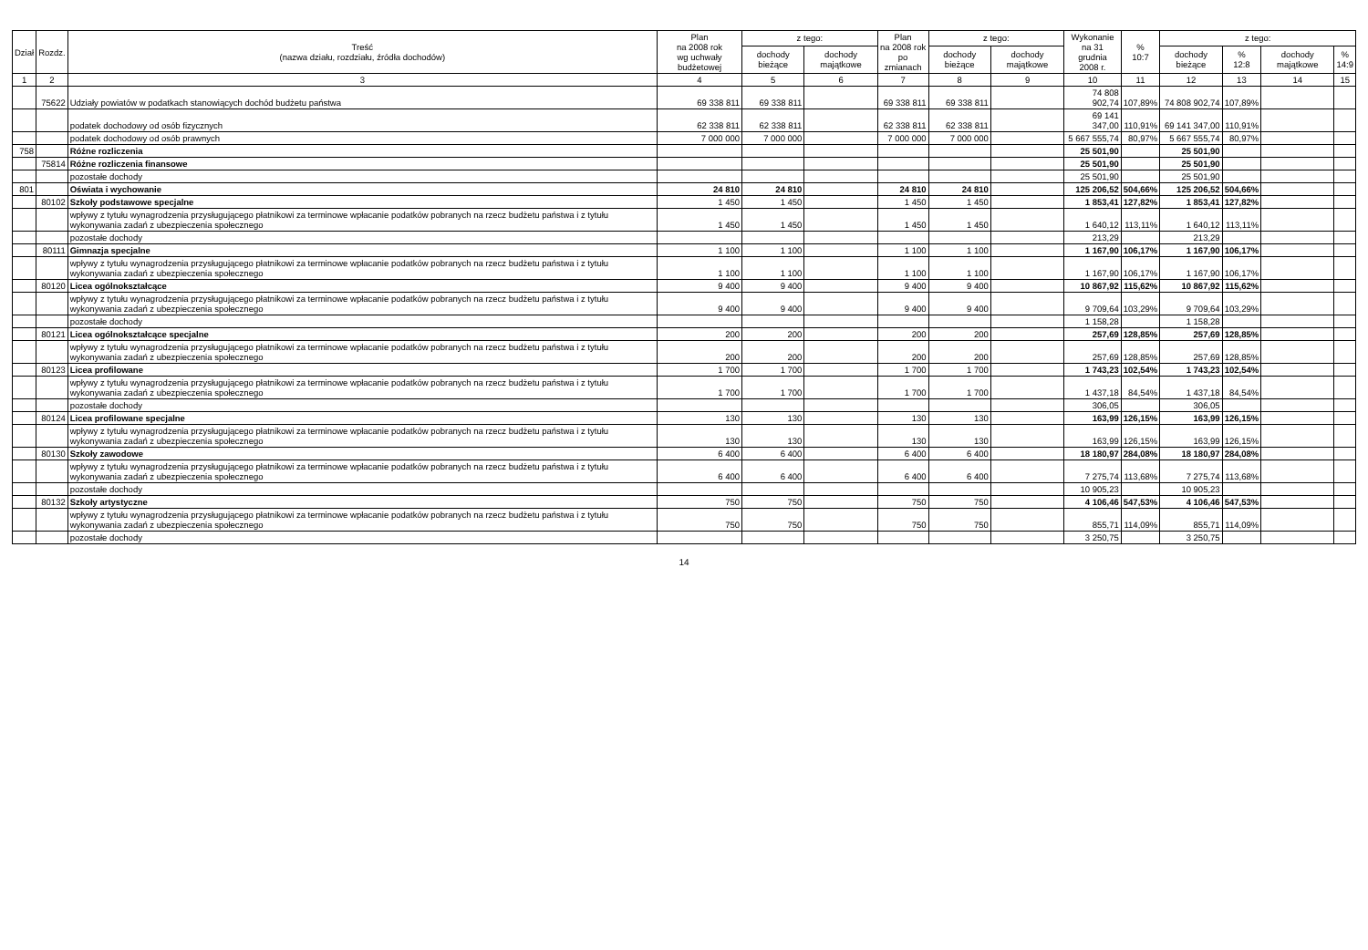| Dział | Rozdz. | Treść (nazwa działu, rozdziału, źródła dochodów) | Plan na 2008 rok wg uchwały budżetowej | z tego: | | Plan na 2008 rok po zmianach | z tego: | | Wykonanie na 31 grudnia 2008 r. | % 10:7 | z tego: | | | |
| --- | --- | --- | --- | --- | --- | --- | --- | --- | --- | --- | --- | --- | --- | --- |
| | | | | dochody bieżące | dochody majątkowe | | dochody bieżące | dochody majątkowe | | | dochody bieżące | % 12:8 | dochody majątkowe | % 14:9 |
| 1 | 2 | 3 | 4 | 5 | 6 | 7 | 8 | 9 | 10 | 11 | 12 | 13 | 14 | 15 |
| | 75622 | Udziały powiatów w podatkach stanowiących dochód budżetu państwa | 69 338 811 | 69 338 811 | | 69 338 811 | 69 338 811 | | 74 808 902,74 | 107,89% | 74 808 902,74 | 107,89% | | |
| | | podatek dochodowy od osób fizycznych | 62 338 811 | 62 338 811 | | 62 338 811 | 62 338 811 | | 69 141 347,00 | 110,91% | 69 141 347,00 | 110,91% | | |
| | | podatek dochodowy od osób prawnych | 7 000 000 | 7 000 000 | | 7 000 000 | 7 000 000 | | 5 667 555,74 | 80,97% | 5 667 555,74 | 80,97% | | |
| 758 | | Różne rozliczenia | | | | | | | 25 501,90 | | 25 501,90 | | | |
| | 75814 | Różne rozliczenia finansowe | | | | | | | 25 501,90 | | 25 501,90 | | | |
| | | pozostałe dochody | | | | | | | 25 501,90 | | 25 501,90 | | | |
| 801 | | Oświata i wychowanie | 24 810 | 24 810 | | 24 810 | 24 810 | | 125 206,52 | 504,66% | 125 206,52 | 504,66% | | |
| | 80102 | Szkoły podstawowe specjalne | 1 450 | 1 450 | | 1 450 | 1 450 | | 1 853,41 | 127,82% | 1 853,41 | 127,82% | | |
| | | wpływy z tytułu wynagrodzenia przysługującego płatnikowi za terminowe wpłacanie podatków pobranych na rzecz budżetu państwa i z tytułu wykonywania zadań z ubezpieczenia społecznego | 1 450 | 1 450 | | 1 450 | 1 450 | | 1 640,12 | 113,11% | 1 640,12 | 113,11% | | |
| | | pozostałe dochody | | | | | | | 213,29 | | 213,29 | | | |
| | 80111 | Gimnazja specjalne | 1 100 | 1 100 | | 1 100 | 1 100 | | 1 167,90 | 106,17% | 1 167,90 | 106,17% | | |
| | | wpływy z tytułu wynagrodzenia przysługującego płatnikowi za terminowe wpłacanie podatków pobranych na rzecz budżetu państwa i z tytułu wykonywania zadań z ubezpieczenia społecznego | 1 100 | 1 100 | | 1 100 | 1 100 | | 1 167,90 | 106,17% | 1 167,90 | 106,17% | | |
| | 80120 | Licea ogólnokształcące | 9 400 | 9 400 | | 9 400 | 9 400 | | 10 867,92 | 115,62% | 10 867,92 | 115,62% | | |
| | | wpływy z tytułu wynagrodzenia przysługującego płatnikowi za terminowe wpłacanie podatków pobranych na rzecz budżetu państwa i z tytułu wykonywania zadań z ubezpieczenia społecznego | 9 400 | 9 400 | | 9 400 | 9 400 | | 9 709,64 | 103,29% | 9 709,64 | 103,29% | | |
| | | pozostałe dochody | | | | | | | 1 158,28 | | 1 158,28 | | | |
| | 80121 | Licea ogólnokształcące specjalne | 200 | 200 | | 200 | 200 | | 257,69 | 128,85% | 257,69 | 128,85% | | |
| | | wpływy z tytułu wynagrodzenia przysługującego płatnikowi za terminowe wpłacanie podatków pobranych na rzecz budżetu państwa i z tytułu wykonywania zadań z ubezpieczenia społecznego | 200 | 200 | | 200 | 200 | | 257,69 | 128,85% | 257,69 | 128,85% | | |
| | 80123 | Licea profilowane | 1 700 | 1 700 | | 1 700 | 1 700 | | 1 743,23 | 102,54% | 1 743,23 | 102,54% | | |
| | | wpływy z tytułu wynagrodzenia przysługującego płatnikowi za terminowe wpłacanie podatków pobranych na rzecz budżetu państwa i z tytułu wykonywania zadań z ubezpieczenia społecznego | 1 700 | 1 700 | | 1 700 | 1 700 | | 1 437,18 | 84,54% | 1 437,18 | 84,54% | | |
| | | pozostałe dochody | | | | | | | 306,05 | | 306,05 | | | |
| | 80124 | Licea profilowane specjalne | 130 | 130 | | 130 | 130 | | 163,99 | 126,15% | 163,99 | 126,15% | | |
| | | wpływy z tytułu wynagrodzenia przysługującego płatnikowi za terminowe wpłacanie podatków pobranych na rzecz budżetu państwa i z tytułu wykonywania zadań z ubezpieczenia społecznego | 130 | 130 | | 130 | 130 | | 163,99 | 126,15% | 163,99 | 126,15% | | |
| | 80130 | Szkoły zawodowe | 6 400 | 6 400 | | 6 400 | 6 400 | | 18 180,97 | 284,08% | 18 180,97 | 284,08% | | |
| | | wpływy z tytułu wynagrodzenia przysługującego płatnikowi za terminowe wpłacanie podatków pobranych na rzecz budżetu państwa i z tytułu wykonywania zadań z ubezpieczenia społecznego | 6 400 | 6 400 | | 6 400 | 6 400 | | 7 275,74 | 113,68% | 7 275,74 | 113,68% | | |
| | | pozostałe dochody | | | | | | | 10 905,23 | | 10 905,23 | | | |
| | 80132 | Szkoły artystyczne | 750 | 750 | | 750 | 750 | | 4 106,46 | 547,53% | 4 106,46 | 547,53% | | |
| | | wpływy z tytułu wynagrodzenia przysługującego płatnikowi za terminowe wpłacanie podatków pobranych na rzecz budżetu państwa i z tytułu wykonywania zadań z ubezpieczenia społecznego | 750 | 750 | | 750 | 750 | | 855,71 | 114,09% | 855,71 | 114,09% | | |
| | | pozostałe dochody | | | | | | | 3 250,75 | | 3 250,75 | | | |
14